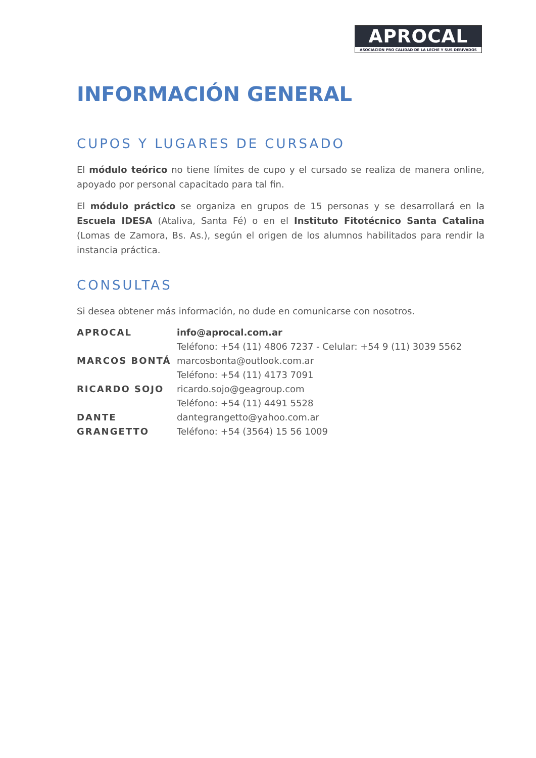APROCAL
ASOCIACION PRO CALIDAD DE LA LECHE Y SUS DERIVADOS
INFORMACIÓN GENERAL
CUPOS Y LUGARES DE CURSADO
El módulo teórico no tiene límites de cupo y el cursado se realiza de manera online, apoyado por personal capacitado para tal fin.
El módulo práctico se organiza en grupos de 15 personas y se desarrollará en la Escuela IDESA (Ataliva, Santa Fé) o en el Instituto Fitotécnico Santa Catalina (Lomas de Zamora, Bs. As.), según el origen de los alumnos habilitados para rendir la instancia práctica.
CONSULTAS
Si desea obtener más información, no dude en comunicarse con nosotros.
| APROCAL | info@aprocal.com.ar Teléfono: +54 (11) 4806 7237 - Celular: +54 9 (11) 3039 5562 |
| MARCOS BONTÁ | marcosbonta@outlook.com.ar Teléfono: +54 (11) 4173 7091 |
| RICARDO SOJO | ricardo.sojo@geagroup.com Teléfono: +54 (11) 4491 5528 |
| DANTE GRANGETTO | dantegrangetto@yahoo.com.ar Teléfono: +54 (3564) 15 56 1009 |